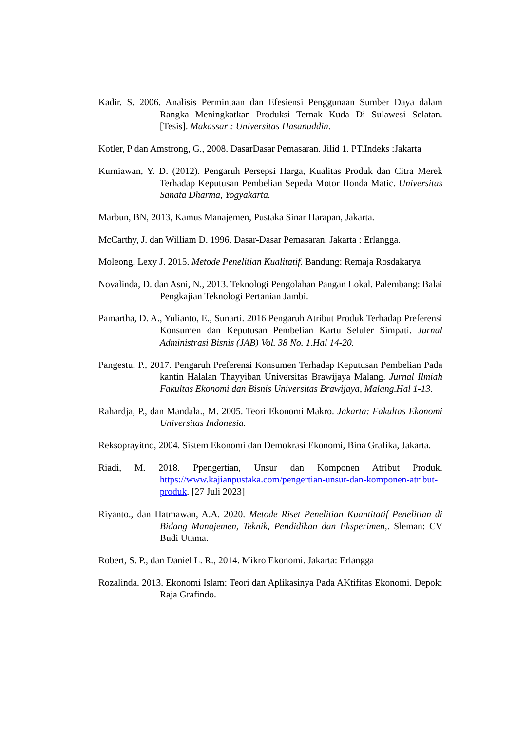Kadir. S. 2006. Analisis Permintaan dan Efesiensi Penggunaan Sumber Daya dalam Rangka Meningkatkan Produksi Ternak Kuda Di Sulawesi Selatan. [Tesis]. Makassar : Universitas Hasanuddin.
Kotler, P dan Amstrong, G., 2008. DasarDasar Pemasaran. Jilid 1. PT.Indeks :Jakarta
Kurniawan, Y. D. (2012). Pengaruh Persepsi Harga, Kualitas Produk dan Citra Merek Terhadap Keputusan Pembelian Sepeda Motor Honda Matic. Universitas Sanata Dharma, Yogyakarta.
Marbun, BN, 2013, Kamus Manajemen, Pustaka Sinar Harapan, Jakarta.
McCarthy, J. dan William D. 1996. Dasar-Dasar Pemasaran. Jakarta : Erlangga.
Moleong, Lexy J. 2015. Metode Penelitian Kualitatif. Bandung: Remaja Rosdakarya
Novalinda, D. dan Asni, N., 2013. Teknologi Pengolahan Pangan Lokal. Palembang: Balai Pengkajian Teknologi Pertanian Jambi.
Pamartha, D. A., Yulianto, E., Sunarti. 2016 Pengaruh Atribut Produk Terhadap Preferensi Konsumen dan Keputusan Pembelian Kartu Seluler Simpati. Jurnal Administrasi Bisnis (JAB)|Vol. 38 No. 1.Hal 14-20.
Pangestu, P., 2017. Pengaruh Preferensi Konsumen Terhadap Keputusan Pembelian Pada kantin Halalan Thayyiban Universitas Brawijaya Malang. Jurnal Ilmiah Fakultas Ekonomi dan Bisnis Universitas Brawijaya, Malang.Hal 1-13.
Rahardja, P., dan Mandala., M. 2005. Teori Ekonomi Makro. Jakarta: Fakultas Ekonomi Universitas Indonesia.
Reksoprayitno, 2004. Sistem Ekonomi dan Demokrasi Ekonomi, Bina Grafika, Jakarta.
Riadi, M. 2018. Ppengertian, Unsur dan Komponen Atribut Produk. https://www.kajianpustaka.com/pengertian-unsur-dan-komponen-atribut-produk. [27 Juli 2023]
Riyanto., dan Hatmawan, A.A. 2020. Metode Riset Penelitian Kuantitatif Penelitian di Bidang Manajemen, Teknik, Pendidikan dan Eksperimen,. Sleman: CV Budi Utama.
Robert, S. P., dan Daniel L. R., 2014. Mikro Ekonomi. Jakarta: Erlangga
Rozalinda. 2013. Ekonomi Islam: Teori dan Aplikasinya Pada AKtifitas Ekonomi. Depok: Raja Grafindo.